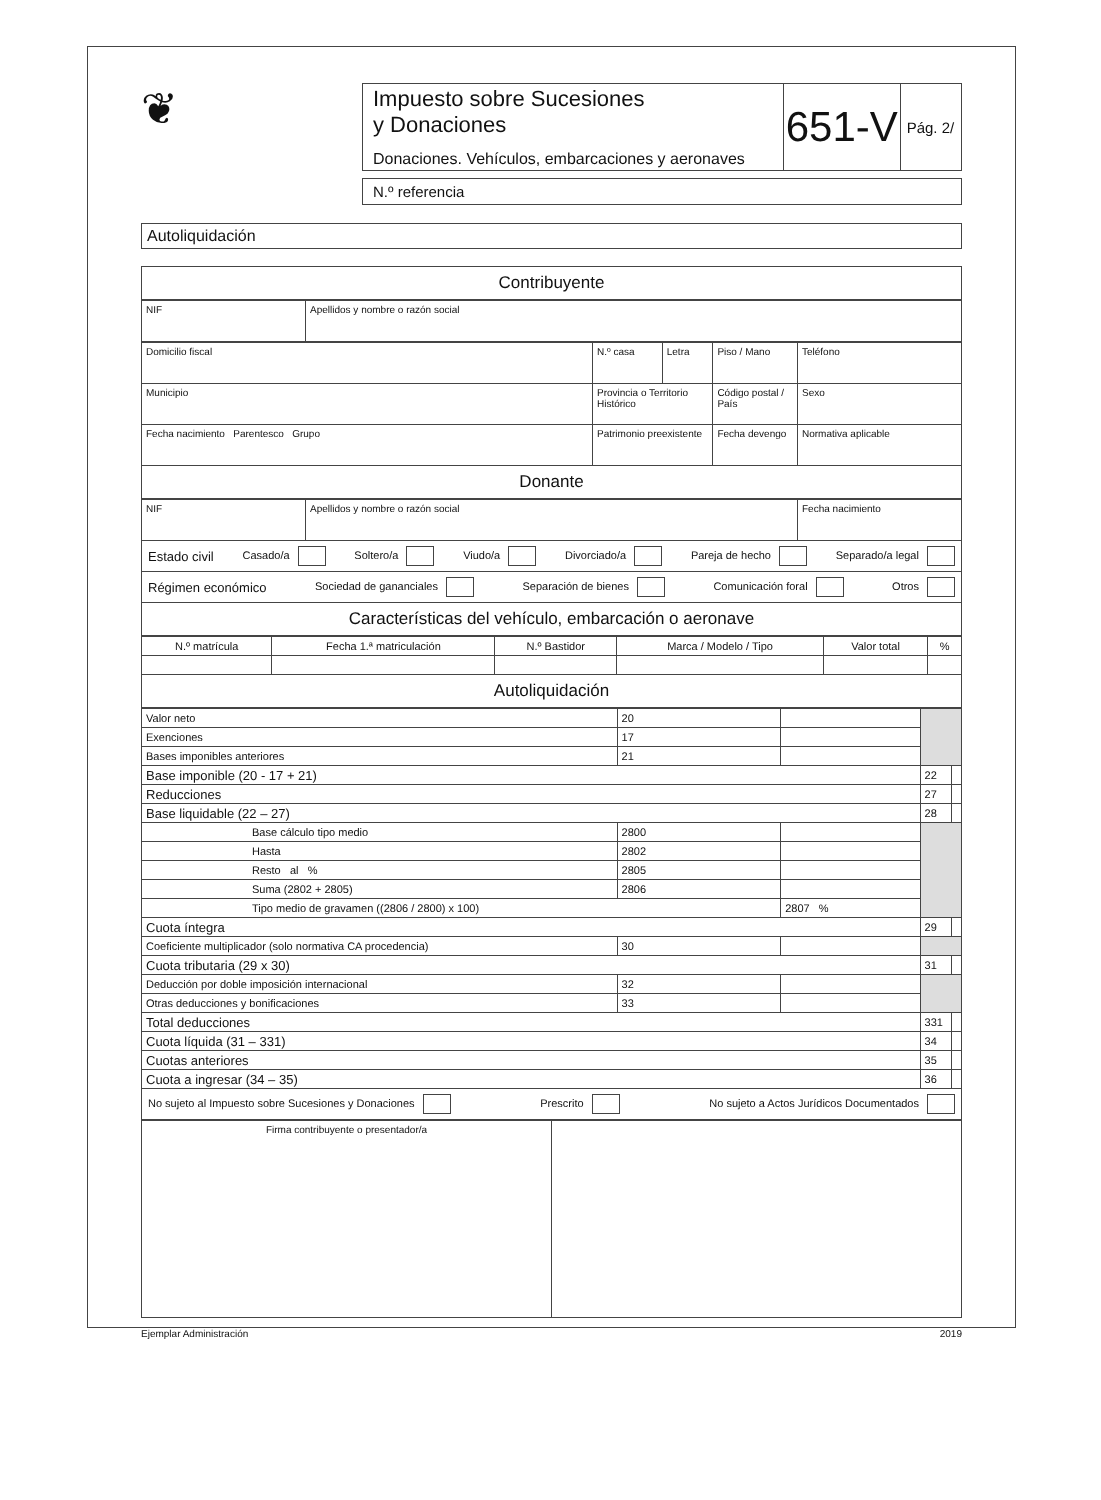❦
| Impuesto sobre Sucesiones y Donaciones Donaciones. Vehículos, embarcaciones y aeronaves | 651-V | Pág. 2/ |
N.º referencia
Autoliquidación
Contribuyente
| NIF | Apellidos y nombre o razón social |
| Domicilio fiscal | N.º casa | Letra | Piso / Mano | Teléfono |
| Municipio | Provincia o Territorio Histórico | | Código postal / País | Sexo |
| Fecha nacimiento Parentesco Grupo | Patrimonio preexistente | | Fecha devengo | Normativa aplicable |
Donante
| NIF | Apellidos y nombre o razón social | Fecha nacimiento |
Estado civil Casado/a Soltero/a Viudo/a Divorciado/a Pareja de hecho Separado/a legal
Régimen económico Sociedad de gananciales Separación de bienes Comunicación foral Otros
Características del vehículo, embarcación o aeronave
| N.º matrícula | Fecha 1.ª matriculación | N.º Bastidor | Marca / Modelo / Tipo | Valor total | % |
Autoliquidación
| Valor neto | 20 | | | |
| Exenciones | 17 | | | |
| Bases imponibles anteriores | 21 | | | |
| Base imponible (20 - 17 + 21) | | | 22 | |
| Reducciones | | | 27 | |
| Base liquidable (22 – 27) | | | 28 | |
| Base cálculo tipo medio | 2800 | | | |
| Hasta | 2802 | | | |
| Resto al % | 2805 | | | |
| Suma (2802 + 2805) | 2806 | | | |
| Tipo medio de gravamen ((2806 / 2800) x 100) | | 2807 % | | |
| Cuota íntegra | | | 29 | |
| Coeficiente multiplicador (solo normativa CA procedencia) | 30 | | | |
| Cuota tributaria (29 x 30) | | | 31 | |
| Deducción por doble imposición internacional | 32 | | | |
| Otras deducciones y bonificaciones | 33 | | | |
| Total deducciones | | | 331 | |
| Cuota líquida (31 – 331) | | | 34 | |
| Cuotas anteriores | | | 35 | |
| Cuota a ingresar (34 – 35) | | | 36 | |
No sujeto al Impuesto sobre Sucesiones y Donaciones Prescrito No sujeto a Actos Jurídicos Documentados
| Firma contribuyente o presentador/a | |
Ejemplar Administración 2019